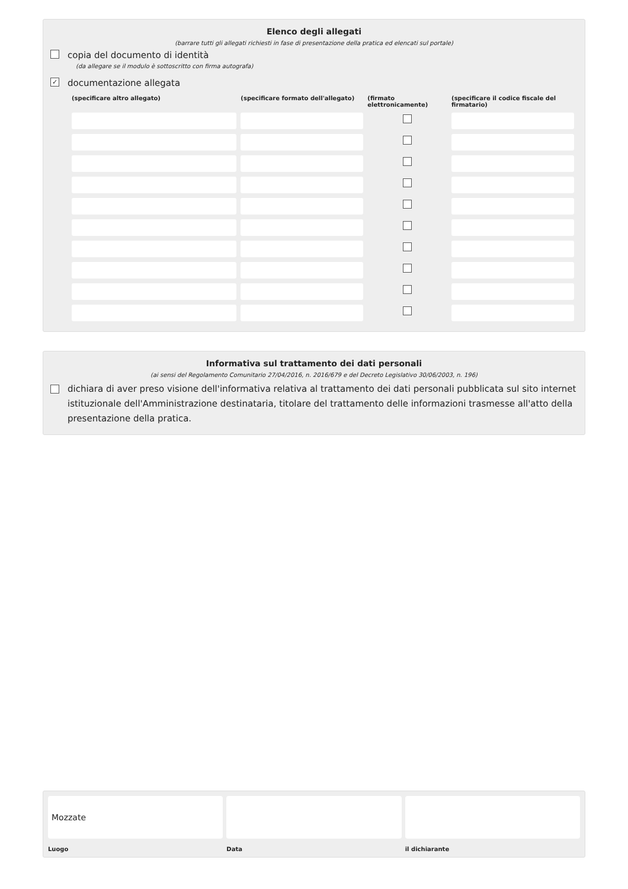Elenco degli allegati
(barrare tutti gli allegati richiesti in fase di presentazione della pratica ed elencati sul portale)
copia del documento di identità
(da allegare se il modulo è sottoscritto con firma autografa)
✓ documentazione allegata
| (specificare altro allegato) | (specificare formato dell'allegato) | (firmato elettronicamente) | (specificare il codice fiscale del firmatario) |
| --- | --- | --- | --- |
Informativa sul trattamento dei dati personali
(ai sensi del Regolamento Comunitario 27/04/2016, n. 2016/679 e del Decreto Legislativo 30/06/2003, n. 196)
dichiara di aver preso visione dell'informativa relativa al trattamento dei dati personali pubblicata sul sito internet istituzionale dell'Amministrazione destinataria, titolare del trattamento delle informazioni trasmesse all'atto della presentazione della pratica.
Mozzate
Luogo
Data il dichiarante